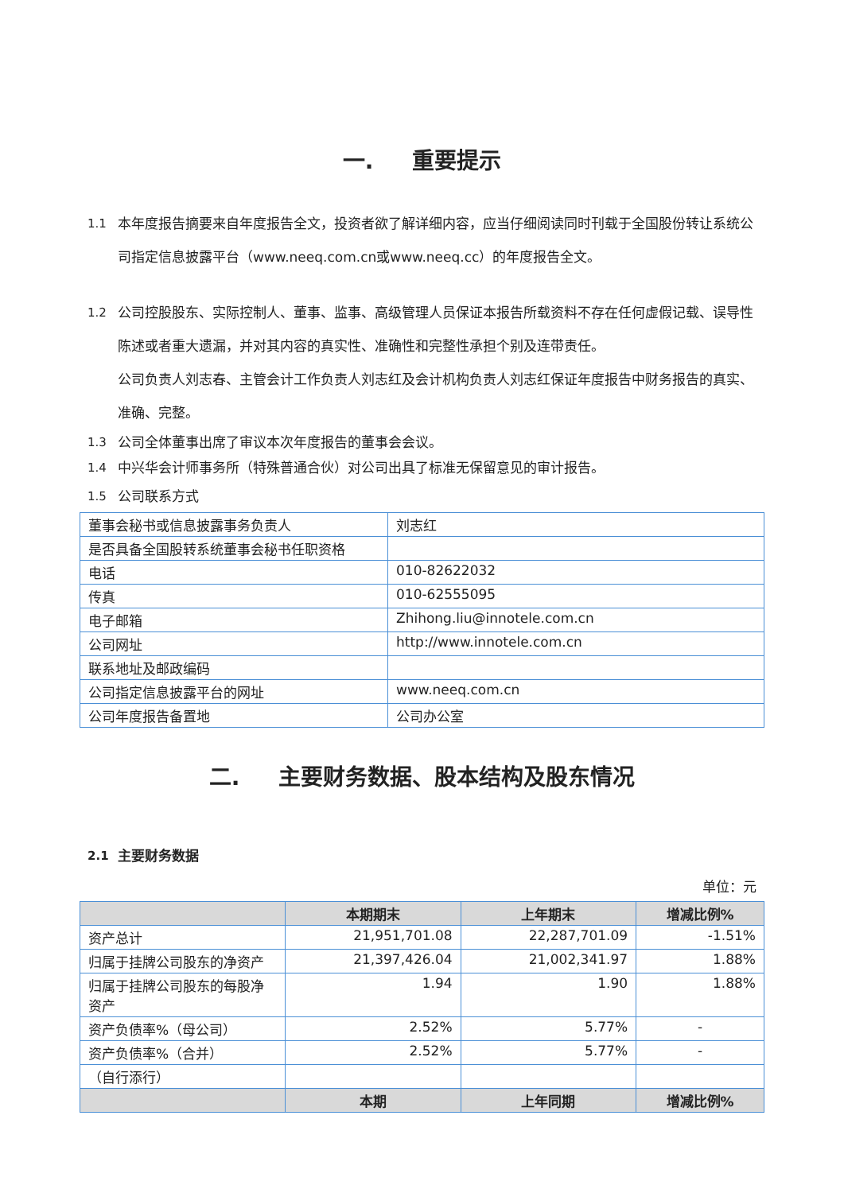一. 重要提示
1.1 本年度报告摘要来自年度报告全文，投资者欲了解详细内容，应当仔细阅读同时刊载于全国股份转让系统公司指定信息披露平台（www.neeq.com.cn或www.neeq.cc）的年度报告全文。
1.2 公司控股股东、实际控制人、董事、监事、高级管理人员保证本报告所载资料不存在任何虚假记载、误导性陈述或者重大遗漏，并对其内容的真实性、准确性和完整性承担个别及连带责任。
公司负责人刘志春、主管会计工作负责人刘志红及会计机构负责人刘志红保证年度报告中财务报告的真实、准确、完整。
1.3 公司全体董事出席了审议本次年度报告的董事会会议。
1.4 中兴华会计师事务所（特殊普通合伙）对公司出具了标准无保留意见的审计报告。
1.5 公司联系方式
| 董事会秘书或信息披露事务负责人 | 刘志红 |
| 是否具备全国股转系统董事会秘书任职资格 | |
| 电话 | 010-82622032 |
| 传真 | 010-62555095 |
| 电子邮箱 | Zhihong.liu@innotele.com.cn |
| 公司网址 | http://www.innotele.com.cn |
| 联系地址及邮政编码 | |
| 公司指定信息披露平台的网址 | www.neeq.com.cn |
| 公司年度报告备置地 | 公司办公室 |
二. 主要财务数据、股本结构及股东情况
2.1 主要财务数据
单位：元
| | 本期期末 | 上年期末 | 增减比例% |
| --- | --- | --- | --- |
| 资产总计 | 21,951,701.08 | 22,287,701.09 | -1.51% |
| 归属于挂牌公司股东的净资产 | 21,397,426.04 | 21,002,341.97 | 1.88% |
| 归属于挂牌公司股东的每股净资产 | 1.94 | 1.90 | 1.88% |
| 资产负债率%（母公司） | 2.52% | 5.77% | - |
| 资产负债率%（合并） | 2.52% | 5.77% | - |
| （自行添行） | | | |
| | 本期 | 上年同期 | 增减比例% |